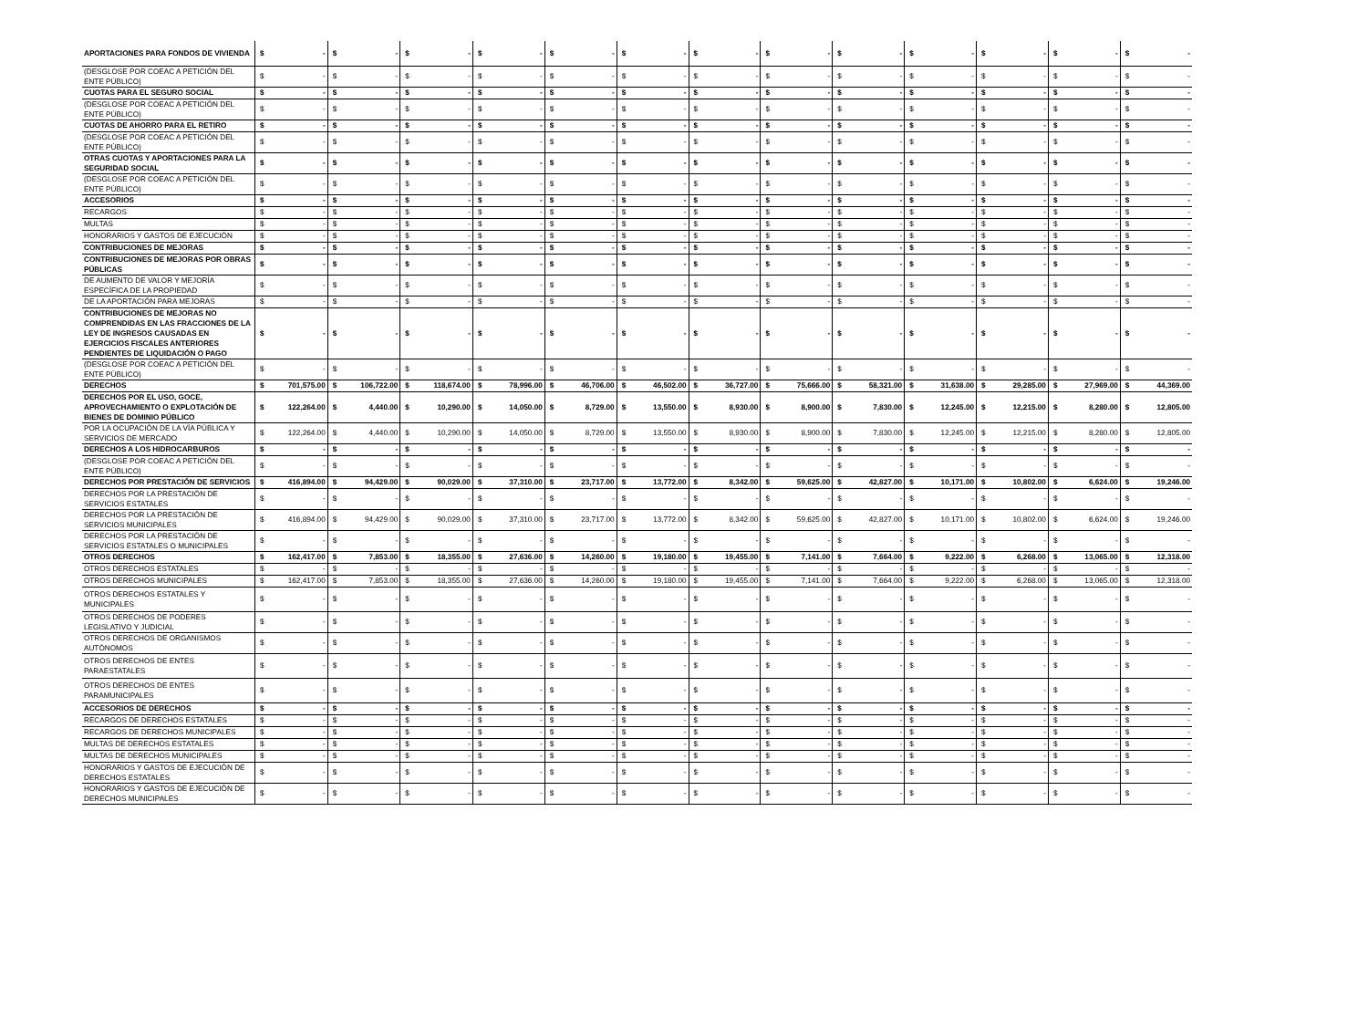| APORTACIONES PARA FONDOS DE VIVIENDA | $ | - | $ | - | $ | - | $ | - | $ | - | $ | - | $ | - | $ | - | $ | - | $ | - | $ | - | $ | - | $ | - |
| (DESGLOSE POR COEAC A PETICIÓN DEL ENTE PÚBLICO) | $ | - | $ | - | $ | - | $ | - | $ | - | $ | - | $ | - | $ | - | $ | - | $ | - | $ | - | $ | - | $ | - |
| CUOTAS PARA EL SEGURO SOCIAL | $ | - | $ | - | $ | - | $ | - | $ | - | $ | - | $ | - | $ | - | $ | - | $ | - | $ | - | $ | - | $ | - |
| (DESGLOSE POR COEAC A PETICIÓN DEL ENTE PÚBLICO) | $ | - | $ | - | $ | - | $ | - | $ | - | $ | - | $ | - | $ | - | $ | - | $ | - | $ | - | $ | - | $ | - |
| CUOTAS DE AHORRO PARA EL RETIRO | $ | - | $ | - | $ | - | $ | - | $ | - | $ | - | $ | - | $ | - | $ | - | $ | - | $ | - | $ | - | $ | - |
| (DESGLOSE POR COEAC A PETICIÓN DEL ENTE PÚBLICO) | $ | - | $ | - | $ | - | $ | - | $ | - | $ | - | $ | - | $ | - | $ | - | $ | - | $ | - | $ | - | $ | - |
| OTRAS CUOTAS Y APORTACIONES PARA LA SEGURIDAD SOCIAL | $ | - | $ | - | $ | - | $ | - | $ | - | $ | - | $ | - | $ | - | $ | - | $ | - | $ | - | $ | - | $ | - |
| (DESGLOSE POR COEAC A PETICIÓN DEL ENTE PÚBLICO) | $ | - | $ | - | $ | - | $ | - | $ | - | $ | - | $ | - | $ | - | $ | - | $ | - | $ | - | $ | - | $ | - |
| ACCESORIOS | $ | - | $ | - | $ | - | $ | - | $ | - | $ | - | $ | - | $ | - | $ | - | $ | - | $ | - | $ | - | $ | - |
| RECARGOS | $ | - | $ | - | $ | - | $ | - | $ | - | $ | - | $ | - | $ | - | $ | - | $ | - | $ | - | $ | - | $ | - |
| MULTAS | $ | - | $ | - | $ | - | $ | - | $ | - | $ | - | $ | - | $ | - | $ | - | $ | - | $ | - | $ | - | $ | - |
| HONORARIOS Y GASTOS DE EJECUCIÓN | $ | - | $ | - | $ | - | $ | - | $ | - | $ | - | $ | - | $ | - | $ | - | $ | - | $ | - | $ | - | $ | - |
| CONTRIBUCIONES DE MEJORAS | $ | - | $ | - | $ | - | $ | - | $ | - | $ | - | $ | - | $ | - | $ | - | $ | - | $ | - | $ | - | $ | - |
| CONTRIBUCIONES DE MEJORAS POR OBRAS PÚBLICAS | $ | - | $ | - | $ | - | $ | - | $ | - | $ | - | $ | - | $ | - | $ | - | $ | - | $ | - | $ | - | $ | - |
| DE AUMENTO DE VALOR Y MEJORÍA ESPECÍFICA DE LA PROPIEDAD | $ | - | $ | - | $ | - | $ | - | $ | - | $ | - | $ | - | $ | - | $ | - | $ | - | $ | - | $ | - | $ | - |
| DE LA APORTACIÓN PARA MEJORAS | $ | - | $ | - | $ | - | $ | - | $ | - | $ | - | $ | - | $ | - | $ | - | $ | - | $ | - | $ | - | $ | - |
| CONTRIBUCIONES DE MEJORAS NO COMPRENDIDAS EN LAS FRACCIONES DE LA LEY DE INGRESOS CAUSADAS EN EJERCICIOS FISCALES ANTERIORES PENDIENTES DE LIQUIDACIÓN O PAGO | $ | - | $ | - | $ | - | $ | - | $ | - | $ | - | $ | - | $ | - | $ | - | $ | - | $ | - | $ | - | $ | - |
| (DESGLOSE POR COEAC A PETICIÓN DEL ENTE PÚBLICO) | $ | - | $ | - | $ | - | $ | - | $ | - | $ | - | $ | - | $ | - | $ | - | $ | - | $ | - | $ | - | $ | - |
| DERECHOS | $ | 701,575.00 | $ | 106,722.00 | $ | 118,674.00 | $ | 78,996.00 | $ | 46,706.00 | $ | 46,502.00 | $ | 36,727.00 | $ | 75,666.00 | $ | 58,321.00 | $ | 31,638.00 | $ | 29,285.00 | $ | 27,969.00 | $ | 44,369.00 |
| DERECHOS POR EL USO, GOCE, APROVECHAMIENTO O EXPLOTACIÓN DE BIENES DE DOMINIO PÚBLICO | $ | 122,264.00 | $ | 4,440.00 | $ | 10,290.00 | $ | 14,050.00 | $ | 8,729.00 | $ | 13,550.00 | $ | 8,930.00 | $ | 8,900.00 | $ | 7,830.00 | $ | 12,245.00 | $ | 12,215.00 | $ | 8,280.00 | $ | 12,805.00 |
| POR LA OCUPACIÓN DE LA VÍA PÚBLICA Y SERVICIOS DE MERCADO | $ | 122,264.00 | $ | 4,440.00 | $ | 10,290.00 | $ | 14,050.00 | $ | 8,729.00 | $ | 13,550.00 | $ | 8,930.00 | $ | 8,900.00 | $ | 7,830.00 | $ | 12,245.00 | $ | 12,215.00 | $ | 8,280.00 | $ | 12,805.00 |
| DERECHOS A LOS HIDROCARBUROS | $ | - | $ | - | $ | - | $ | - | $ | - | $ | - | $ | - | $ | - | $ | - | $ | - | $ | - | $ | - | $ | - |
| (DESGLOSE POR COEAC A PETICIÓN DEL ENTE PÚBLICO) | $ | - | $ | - | $ | - | $ | - | $ | - | $ | - | $ | - | $ | - | $ | - | $ | - | $ | - | $ | - | $ | - |
| DERECHOS POR PRESTACIÓN DE SERVICIOS | $ | 416,894.00 | $ | 94,429.00 | $ | 90,029.00 | $ | 37,310.00 | $ | 23,717.00 | $ | 13,772.00 | $ | 8,342.00 | $ | 59,625.00 | $ | 42,827.00 | $ | 10,171.00 | $ | 10,802.00 | $ | 6,624.00 | $ | 19,246.00 |
| DERECHOS POR LA PRESTACIÓN DE SERVICIOS ESTATALES | $ | - | $ | - | $ | - | $ | - | $ | - | $ | - | $ | - | $ | - | $ | - | $ | - | $ | - | $ | - | $ | - |
| DERECHOS POR LA PRESTACIÓN DE SERVICIOS MUNICIPALES | $ | 416,894.00 | $ | 94,429.00 | $ | 90,029.00 | $ | 37,310.00 | $ | 23,717.00 | $ | 13,772.00 | $ | 8,342.00 | $ | 59,625.00 | $ | 42,827.00 | $ | 10,171.00 | $ | 10,802.00 | $ | 6,624.00 | $ | 19,246.00 |
| DERECHOS POR LA PRESTACIÓN DE SERVICIOS ESTATALES O MUNICIPALES | $ | - | $ | - | $ | - | $ | - | $ | - | $ | - | $ | - | $ | - | $ | - | $ | - | $ | - | $ | - | $ | - |
| OTROS DERECHOS | $ | 162,417.00 | $ | 7,853.00 | $ | 18,355.00 | $ | 27,636.00 | $ | 14,260.00 | $ | 19,180.00 | $ | 19,455.00 | $ | 7,141.00 | $ | 7,664.00 | $ | 9,222.00 | $ | 6,268.00 | $ | 13,065.00 | $ | 12,318.00 |
| OTROS DERECHOS ESTATALES | $ | - | $ | - | $ | - | $ | - | $ | - | $ | - | $ | - | $ | - | $ | - | $ | - | $ | - | $ | - | $ | - |
| OTROS DERECHOS MUNICIPALES | $ | 162,417.00 | $ | 7,853.00 | $ | 18,355.00 | $ | 27,636.00 | $ | 14,260.00 | $ | 19,180.00 | $ | 19,455.00 | $ | 7,141.00 | $ | 7,664.00 | $ | 9,222.00 | $ | 6,268.00 | $ | 13,065.00 | $ | 12,318.00 |
| OTROS DERECHOS ESTATALES Y MUNICIPALES | $ | - | $ | - | $ | - | $ | - | $ | - | $ | - | $ | - | $ | - | $ | - | $ | - | $ | - | $ | - | $ | - |
| OTROS DERECHOS DE PODERES LEGISLATIVO Y JUDICIAL | $ | - | $ | - | $ | - | $ | - | $ | - | $ | - | $ | - | $ | - | $ | - | $ | - | $ | - | $ | - | $ | - |
| OTROS DERECHOS DE ORGANISMOS AUTÓNOMOS | $ | - | $ | - | $ | - | $ | - | $ | - | $ | - | $ | - | $ | - | $ | - | $ | - | $ | - | $ | - | $ | - |
| OTROS DERECHOS DE ENTES PARAESTATALES | $ | - | $ | - | $ | - | $ | - | $ | - | $ | - | $ | - | $ | - | $ | - | $ | - | $ | - | $ | - | $ | - |
| OTROS DERECHOS DE ENTES PARAMUNICIPALES | $ | - | $ | - | $ | - | $ | - | $ | - | $ | - | $ | - | $ | - | $ | - | $ | - | $ | - | $ | - | $ | - |
| ACCESORIOS DE DERECHOS | $ | - | $ | - | $ | - | $ | - | $ | - | $ | - | $ | - | $ | - | $ | - | $ | - | $ | - | $ | - | $ | - |
| RECARGOS DE DERECHOS ESTATALES | $ | - | $ | - | $ | - | $ | - | $ | - | $ | - | $ | - | $ | - | $ | - | $ | - | $ | - | $ | - | $ | - |
| RECARGOS DE DERECHOS MUNICIPALES | $ | - | $ | - | $ | - | $ | - | $ | - | $ | - | $ | - | $ | - | $ | - | $ | - | $ | - | $ | - | $ | - |
| MULTAS DE DERECHOS ESTATALES | $ | - | $ | - | $ | - | $ | - | $ | - | $ | - | $ | - | $ | - | $ | - | $ | - | $ | - | $ | - | $ | - |
| MULTAS DE DERECHOS MUNICIPALES | $ | - | $ | - | $ | - | $ | - | $ | - | $ | - | $ | - | $ | - | $ | - | $ | - | $ | - | $ | - | $ | - |
| HONORARIOS Y GASTOS DE EJECUCIÓN DE DERECHOS ESTATALES | $ | - | $ | - | $ | - | $ | - | $ | - | $ | - | $ | - | $ | - | $ | - | $ | - | $ | - | $ | - | $ | - |
| HONORARIOS Y GASTOS DE EJECUCIÓN DE DERECHOS MUNICIPALES | $ | - | $ | - | $ | - | $ | - | $ | - | $ | - | $ | - | $ | - | $ | - | $ | - | $ | - | $ | - | $ | - |